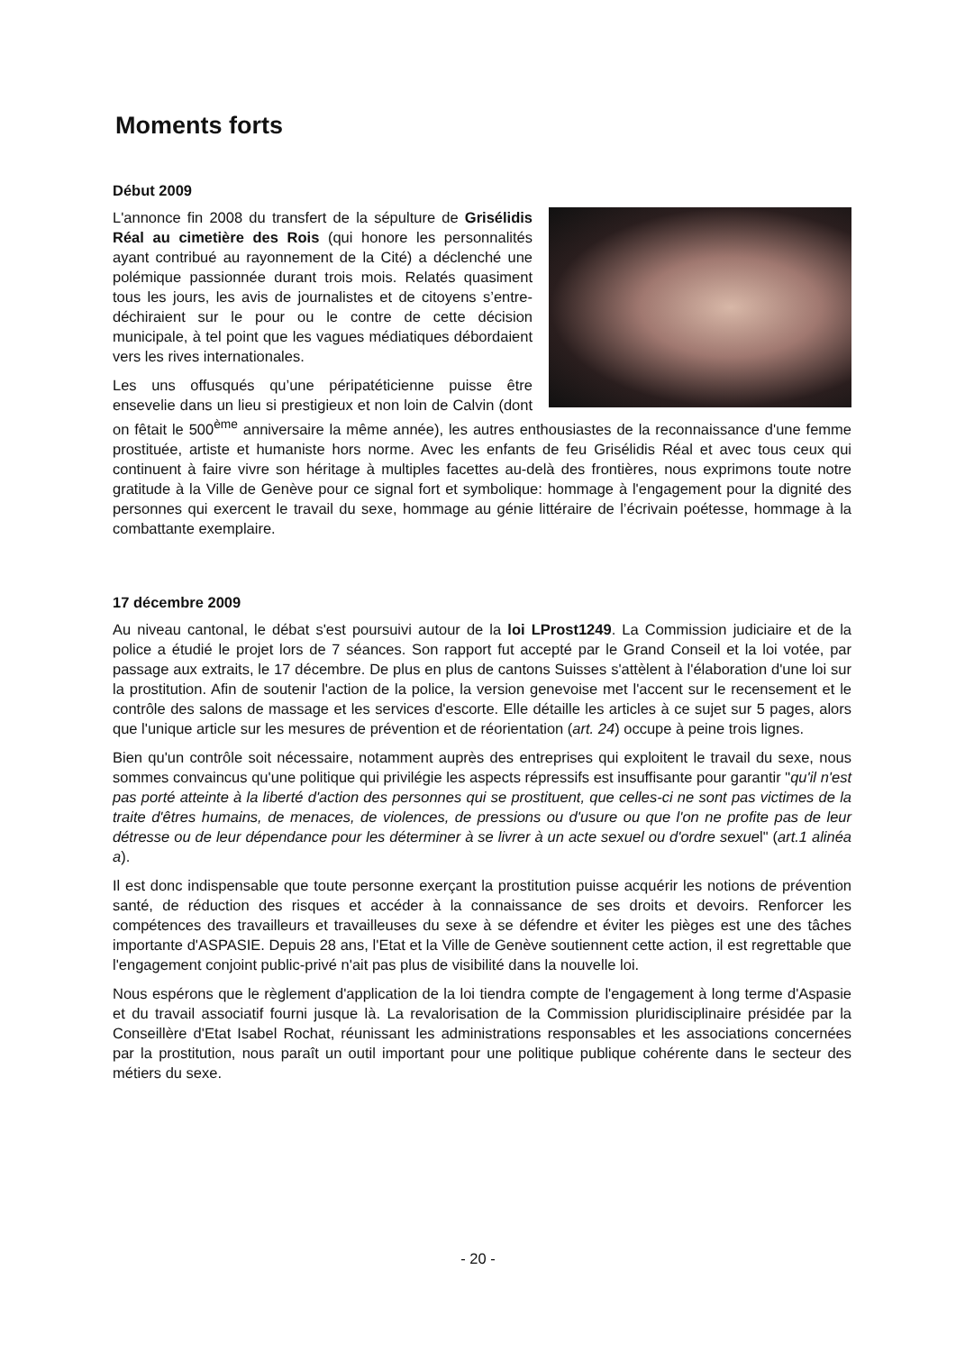Moments forts
Début 2009
L'annonce fin 2008 du transfert de la sépulture de Grisélidis Réal au cimetière des Rois (qui honore les personnalités ayant contribué au rayonnement de la Cité) a déclenché une polémique passionnée durant trois mois. Relatés quasiment tous les jours, les avis de journalistes et de citoyens s’entre-déchiraient sur le pour ou le contre de cette décision municipale, à tel point que les vagues médiatiques débordaient vers les rives internationales.
Les uns offusqués qu’une péripatéticienne puisse être ensevelie dans un lieu si prestigieux et non loin de Calvin (dont on fêtait le 500<sup>ème</sup> anniversaire la même année), les autres enthousiastes de la reconnaissance d'une femme prostituée, artiste et humaniste hors norme. Avec les enfants de feu Grisélidis Réal et avec tous ceux qui continuent à faire vivre son héritage à multiples facettes au-delà des frontières, nous exprimons toute notre gratitude à la Ville de Genève pour ce signal fort et symbolique: hommage à l'engagement pour la dignité des personnes qui exercent le travail du sexe, hommage au génie littéraire de l’écrivain poétesse, hommage à la combattante exemplaire.
17 décembre 2009
Au niveau cantonal, le débat s'est poursuivi autour de la loi LProst1249. La Commission judiciaire et de la police a étudié le projet lors de 7 séances. Son rapport fut accepté par le Grand Conseil et la loi votée, par passage aux extraits, le 17 décembre. De plus en plus de cantons Suisses s'attèlent à l'élaboration d'une loi sur la prostitution. Afin de soutenir l'action de la police, la version genevoise met l'accent sur le recensement et le contrôle des salons de massage et les services d'escorte. Elle détaille les articles à ce sujet sur 5 pages, alors que l'unique article sur les mesures de prévention et de réorientation (art. 24) occupe à peine trois lignes.
Bien qu'un contrôle soit nécessaire, notamment auprès des entreprises qui exploitent le travail du sexe, nous sommes convaincus qu'une politique qui privilégie les aspects répressifs est insuffisante pour garantir "qu'il n'est pas porté atteinte à la liberté d'action des personnes qui se prostituent, que celles-ci ne sont pas victimes de la traite d'êtres humains, de menaces, de violences, de pressions ou d'usure ou que l'on ne profite pas de leur détresse ou de leur dépendance pour les déterminer à se livrer à un acte sexuel ou d'ordre sexuel" (art.1 alinéa a).
Il est donc indispensable que toute personne exerçant la prostitution puisse acquérir les notions de prévention santé, de réduction des risques et accéder à la connaissance de ses droits et devoirs. Renforcer les compétences des travailleurs et travailleuses du sexe à se défendre et éviter les pièges est une des tâches importante d'ASPASIE. Depuis 28 ans, l'Etat et la Ville de Genève soutiennent cette action, il est regrettable que l'engagement conjoint public-privé n'ait pas plus de visibilité dans la nouvelle loi.
Nous espérons que le règlement d'application de la loi tiendra compte de l'engagement à long terme d'Aspasie et du travail associatif fourni jusque là. La revalorisation de la Commission pluridisciplinaire présidée par la Conseillère d'Etat Isabel Rochat, réunissant les administrations responsables et les associations concernées par la prostitution, nous paraît un outil important pour une politique publique cohérente dans le secteur des métiers du sexe.
- 20 -